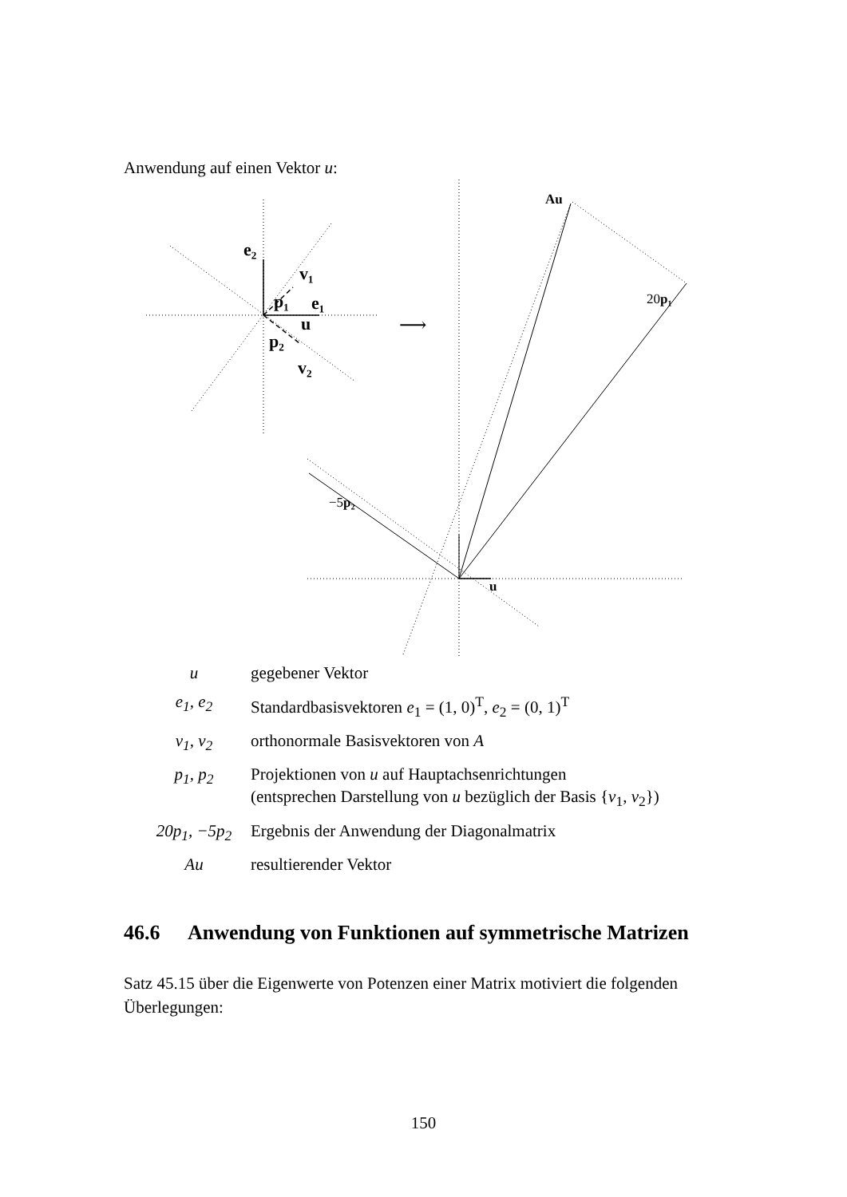Anwendung auf einen Vektor u:
e₂
v₁
p₁
e₁
u
p₂
v₂
⟶
Au
20p₁
−5p₂
u
| u | gegebener Vektor |
| e<sub>1</sub>, e<sub>2</sub> | Standardbasisvektoren e<sub>1</sub> = (1, 0)<sup>T</sup>, e<sub>2</sub> = (0, 1)<sup>T</sup> |
| v<sub>1</sub>, v<sub>2</sub> | orthonormale Basisvektoren von A |
| p<sub>1</sub>, p<sub>2</sub> | Projektionen von u auf Hauptachsenrichtungen (entsprechen Darstellung von u bezüglich der Basis { v<sub>1</sub>, v<sub>2</sub>}) |
| 20p<sub>1</sub>, −5p<sub>2</sub> | Ergebnis der Anwendung der Diagonalmatrix |
| Au | resultierender Vektor |
46.6 Anwendung von Funktionen auf symmetrische Matrizen
Satz 45.15 über die Eigenwerte von Potenzen einer Matrix motiviert die folgenden Überlegungen:
150